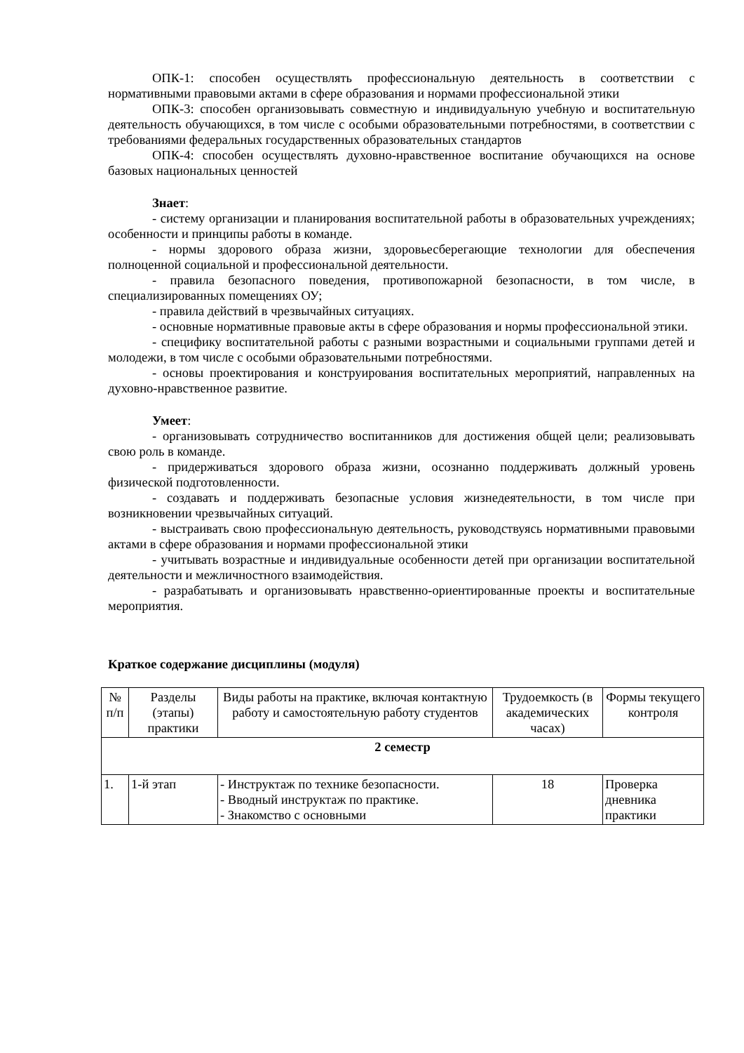ОПК-1: способен осуществлять профессиональную деятельность в соответствии с нормативными правовыми актами в сфере образования и нормами профессиональной этики
ОПК-3: способен организовывать совместную и индивидуальную учебную и воспитательную деятельность обучающихся, в том числе с особыми образовательными потребностями, в соответствии с требованиями федеральных государственных образовательных стандартов
ОПК-4: способен осуществлять духовно-нравственное воспитание обучающихся на основе базовых национальных ценностей
Знает:
- систему организации и планирования воспитательной работы в образовательных учреждениях; особенности и принципы работы в команде.
- нормы здорового образа жизни, здоровьесберегающие технологии для обеспечения полноценной социальной и профессиональной деятельности.
- правила безопасного поведения, противопожарной безопасности, в том числе, в специализированных помещениях ОУ;
- правила действий в чрезвычайных ситуациях.
- основные нормативные правовые акты в сфере образования и нормы профессиональной этики.
- специфику воспитательной работы с разными возрастными и социальными группами детей и молодежи, в том числе с особыми образовательными потребностями.
- основы проектирования и конструирования воспитательных мероприятий, направленных на духовно-нравственное развитие.
Умеет:
- организовывать сотрудничество воспитанников для достижения общей цели; реализовывать свою роль в команде.
- придерживаться здорового образа жизни, осознанно поддерживать должный уровень физической подготовленности.
- создавать и поддерживать безопасные условия жизнедеятельности, в том числе при возникновении чрезвычайных ситуаций.
- выстраивать свою профессиональную деятельность, руководствуясь нормативными правовыми актами в сфере образования и нормами профессиональной этики
- учитывать возрастные и индивидуальные особенности детей при организации воспитательной деятельности и межличностного взаимодействия.
- разрабатывать и организовывать нравственно-ориентированные проекты и воспитательные мероприятия.
Краткое содержание дисциплины (модуля)
| № п/п | Разделы (этапы) практики | Виды работы на практике, включая контактную работу и самостоятельную работу студентов | Трудоемкость (в академических часах) | Формы текущего контроля |
| 2 семестр | | | | |
| 1. | 1-й этап | - Инструктаж по технике безопасности. - Вводный инструктаж по практике. - Знакомство с основными | 18 | Проверка дневника практики |